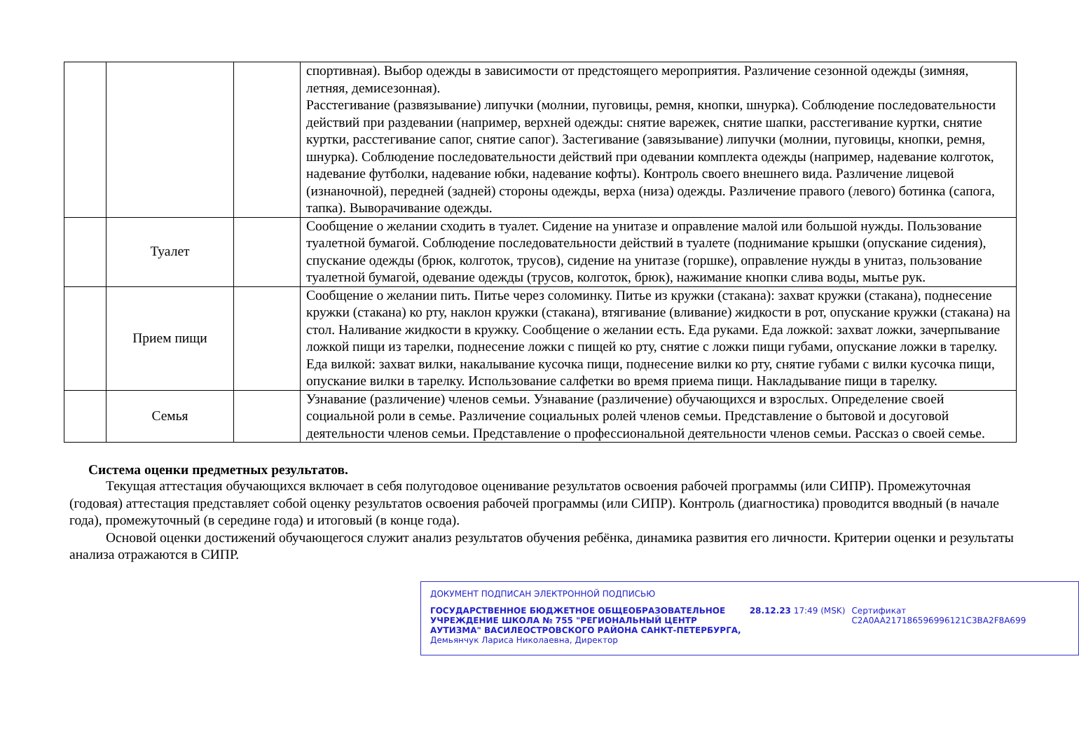| | | | спортивная). Выбор одежды в зависимости от предстоящего мероприятия. Различение сезонной одежды (зимняя, летняя, демисезонная). Расстегивание (развязывание) липучки (молнии, пуговицы, ремня, кнопки, шнурка). Соблюдение последовательности действий при раздевании (например, верхней одежды: снятие варежек, снятие шапки, расстегивание куртки, снятие куртки, расстегивание сапог, снятие сапог). Застегивание (завязывание) липучки (молнии, пуговицы, кнопки, ремня, шнурка). Соблюдение последовательности действий при одевании комплекта одежды (например, надевание колготок, надевание футболки, надевание юбки, надевание кофты). Контроль своего внешнего вида. Различение лицевой (изнаночной), передней (задней) стороны одежды, верха (низа) одежды. Различение правого (левого) ботинка (сапога, тапка). Выворачивание одежды. |
| | Туалет | | Сообщение о желании сходить в туалет. Сидение на унитазе и оправление малой или большой нужды. Пользование туалетной бумагой. Соблюдение последовательности действий в туалете (поднимание крышки (опускание сидения), спускание одежды (брюк, колготок, трусов), сидение на унитазе (горшке), оправление нужды в унитаз, пользование туалетной бумагой, одевание одежды (трусов, колготок, брюк), нажимание кнопки слива воды, мытье рук. |
| | Прием пищи | | Сообщение о желании пить. Питье через соломинку. Питье из кружки (стакана): захват кружки (стакана), поднесение кружки (стакана) ко рту, наклон кружки (стакана), втягивание (вливание) жидкости в рот, опускание кружки (стакана) на стол. Наливание жидкости в кружку. Сообщение о желании есть. Еда руками. Еда ложкой: захват ложки, зачерпывание ложкой пищи из тарелки, поднесение ложки с пищей ко рту, снятие с ложки пищи губами, опускание ложки в тарелку. Еда вилкой: захват вилки, накалывание кусочка пищи, поднесение вилки ко рту, снятие губами с вилки кусочка пищи, опускание вилки в тарелку. Использование салфетки во время приема пищи. Накладывание пищи в тарелку. |
| | Семья | | Узнавание (различение) членов семьи. Узнавание (различение) обучающихся и взрослых. Определение своей социальной роли в семье. Различение социальных ролей членов семьи. Представление о бытовой и досуговой деятельности членов семьи. Представление о профессиональной деятельности членов семьи. Рассказ о своей семье. |
Система оценки предметных результатов.
Текущая аттестация обучающихся включает в себя полугодовое оценивание результатов освоения рабочей программы (или СИПР). Промежуточная (годовая) аттестация представляет собой оценку результатов освоения рабочей программы (или СИПР). Контроль (диагностика) проводится вводный (в начале года), промежуточный (в середине года) и итоговый (в конце года).
Основой оценки достижений обучающегося служит анализ результатов обучения ребёнка, динамика развития его личности. Критерии оценки и результаты анализа отражаются в СИПР.
ДОКУМЕНТ ПОДПИСАН ЭЛЕКТРОННОЙ ПОДПИСЬЮ
ГОСУДАРСТВЕННОЕ БЮДЖЕТНОЕ ОБЩЕОБРАЗОВАТЕЛЬНОЕ УЧРЕЖДЕНИЕ ШКОЛА № 755 "РЕГИОНАЛЬНЫЙ ЦЕНТР АУТИЗМА" ВАСИЛЕОСТРОВСКОГО РАЙОНА САНКТ-ПЕТЕРБУРГА, Демьянчук Лариса Николаевна, Директор
28.12.23 17:49 (MSK) Сертификат C2A0AA217186596996121C3BA2F8A699